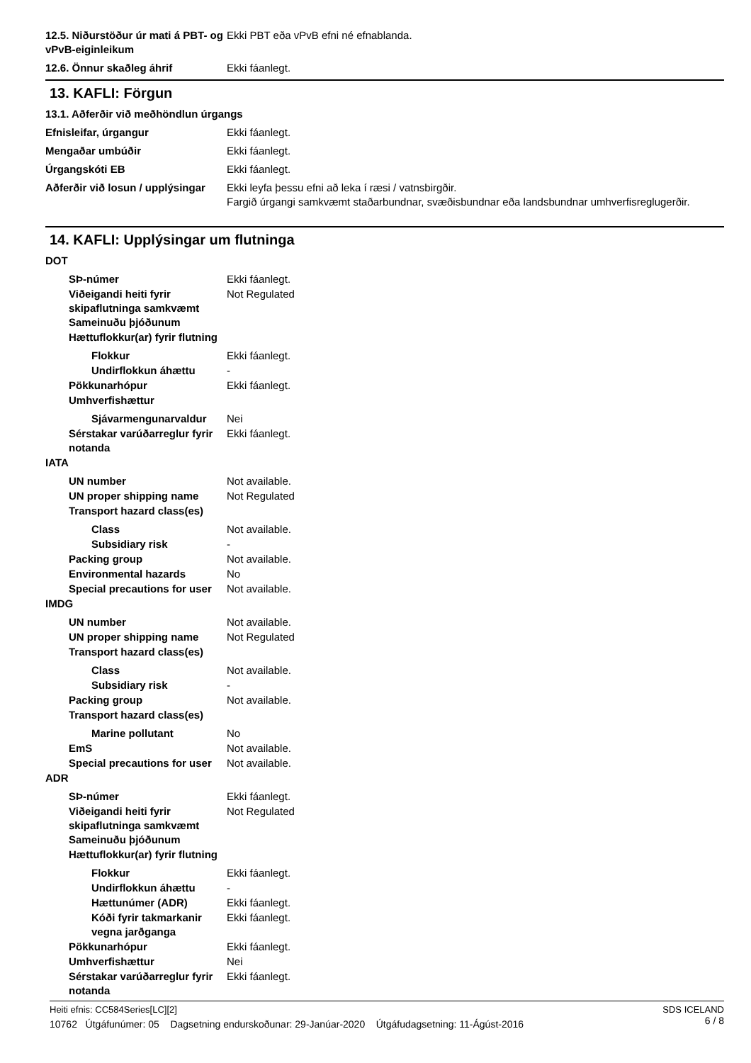12.5. Niðurstöður úr mati á PBT- og vPvB-eiginleikum
Ekki PBT eða vPvB efni né efnablanda.
12.6. Önnur skaðleg áhrif Ekki fáanlegt.
13. KAFLI: Förgun
13.1. Aðferðir við meðhöndlun úrgangs
Efnisleifar, úrgangur Ekki fáanlegt.
Mengaðar umbúðir Ekki fáanlegt.
Úrgangskóti EB Ekki fáanlegt.
Aðferðir við losun / upplýsingar
Ekki leyfa þessu efni að leka í ræsi / vatnsbirgðir.
Fargið úrgangi samkvæmt staðarbundnar, svæðisbundnar eða landsbundnar umhverfisreglugerðir.
14. KAFLI: Upplýsingar um flutninga
DOT
SÞ-númer Ekki fáanlegt.
Viðeigandi heiti fyrir skipaflutninga samkvæmt Sameinuðu þjóðunum
Not Regulated
Hættuflokkur(ar) fyrir flutning
Flokkur Ekki fáanlegt.
Undirflokkun áhættu -
Pökkunarhópur Ekki fáanlegt.
Umhverfishættur
Sjávarmengunarvaldur Nei
Sérstakar varúðarreglur fyrir notanda
Ekki fáanlegt.
IATA
UN number Not available.
UN proper shipping name Not Regulated
Transport hazard class(es)
Class Not available.
Subsidiary risk -
Packing group Not available.
Environmental hazards No
Special precautions for user
Not available.
IMDG
UN number Not available.
UN proper shipping name Not Regulated
Transport hazard class(es)
Class Not available.
Subsidiary risk -
Packing group Not available.
Transport hazard class(es)
Marine pollutant No
EmS Not available.
Special precautions for user
Not available.
ADR
SÞ-númer Ekki fáanlegt.
Viðeigandi heiti fyrir skipaflutninga samkvæmt Sameinuðu þjóðunum
Not Regulated
Hættuflokkur(ar) fyrir flutning
Flokkur Ekki fáanlegt.
Undirflokkun áhættu -
Hættunúmer (ADR) Ekki fáanlegt.
Kóði fyrir takmarkanir vegna jarðganga
Ekki fáanlegt.
Pökkunarhópur Ekki fáanlegt.
Umhverfishættur Nei
Sérstakar varúðarreglur fyrir notanda
Ekki fáanlegt.
SDS ICELAND
6 / 8
Heiti efnis: CC584Series[LC][2]
10762 Útgáfunúmer: 05 Dagsetning endurskoðunar: 29-Janúar-2020 Útgáfudagsetning: 11-Ágúst-2016